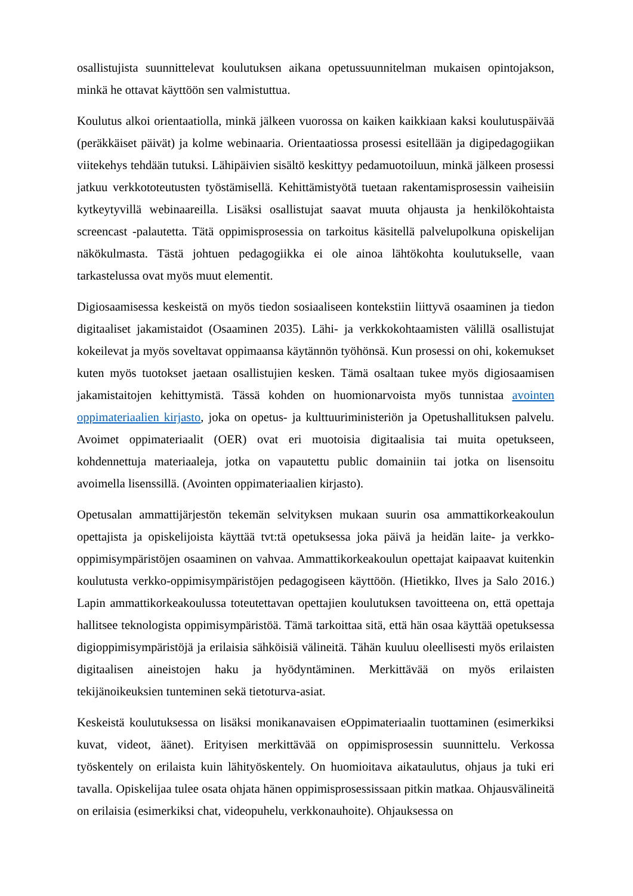osallistujista suunnittelevat koulutuksen aikana opetussuunnitelman mukaisen opintojakson, minkä he ottavat käyttöön sen valmistuttua.
Koulutus alkoi orientaatiolla, minkä jälkeen vuorossa on kaiken kaikkiaan kaksi koulutuspäivää (peräkkäiset päivät) ja kolme webinaaria. Orientaatiossa prosessi esitellään ja digipedagogiikan viitekehys tehdään tutuksi. Lähipäivien sisältö keskittyy pedamuotoiluun, minkä jälkeen prosessi jatkuu verkkototeutusten työstämisellä. Kehittämistyötä tuetaan rakentamisprosessin vaiheisiin kytkeytyvillä webinaareilla. Lisäksi osallistujat saavat muuta ohjausta ja henkilökohtaista screencast -palautetta. Tätä oppimisprosessia on tarkoitus käsitellä palvelupolkuna opiskelijan näkökulmasta. Tästä johtuen pedagogiikka ei ole ainoa lähtökohta koulutukselle, vaan tarkastelussa ovat myös muut elementit.
Digiosaamisessa keskeistä on myös tiedon sosiaaliseen kontekstiin liittyvä osaaminen ja tiedon digitaaliset jakamistaidot (Osaaminen 2035). Lähi- ja verkkokohtaamisten välillä osallistujat kokeilevat ja myös soveltavat oppimaansa käytännön työhönsä. Kun prosessi on ohi, kokemukset kuten myös tuotokset jaetaan osallistujien kesken. Tämä osaltaan tukee myös digiosaamisen jakamistaitojen kehittymistä. Tässä kohden on huomionarvoista myös tunnistaa avointen oppimateriaalien kirjasto, joka on opetus- ja kulttuuriministeriön ja Opetushallituksen palvelu. Avoimet oppimateriaalit (OER) ovat eri muotoisia digitaalisia tai muita opetukseen, kohdennettuja materiaaleja, jotka on vapautettu public domainiin tai jotka on lisensoitu avoimella lisenssillä. (Avointen oppimateriaalien kirjasto).
Opetusalan ammattijärjestön tekemän selvityksen mukaan suurin osa ammattikorkeakoulun opettajista ja opiskelijoista käyttää tvt:tä opetuksessa joka päivä ja heidän laite- ja verkko-oppimisympäristöjen osaaminen on vahvaa. Ammattikorkeakoulun opettajat kaipaavat kuitenkin koulutusta verkko-oppimisympäristöjen pedagogiseen käyttöön. (Hietikko, Ilves ja Salo 2016.) Lapin ammattikorkeakoulussa toteutettavan opettajien koulutuksen tavoitteena on, että opettaja hallitsee teknologista oppimisympäristöä. Tämä tarkoittaa sitä, että hän osaa käyttää opetuksessa digioppimisympäristöjä ja erilaisia sähköisiä välineitä. Tähän kuuluu oleellisesti myös erilaisten digitaalisen aineistojen haku ja hyödyntäminen. Merkittävää on myös erilaisten tekijänoikeuksien tunteminen sekä tietoturva-asiat.
Keskeistä koulutuksessa on lisäksi monikanavaisen eOppimateriaalin tuottaminen (esimerkiksi kuvat, videot, äänet). Erityisen merkittävää on oppimisprosessin suunnittelu. Verkossa työskentely on erilaista kuin lähityöskentely. On huomioitava aikataulutus, ohjaus ja tuki eri tavalla. Opiskelijaa tulee osata ohjata hänen oppimisprosessissaan pitkin matkaa. Ohjausvälineitä on erilaisia (esimerkiksi chat, videopuhelu, verkkonauhoite). Ohjauksessa on